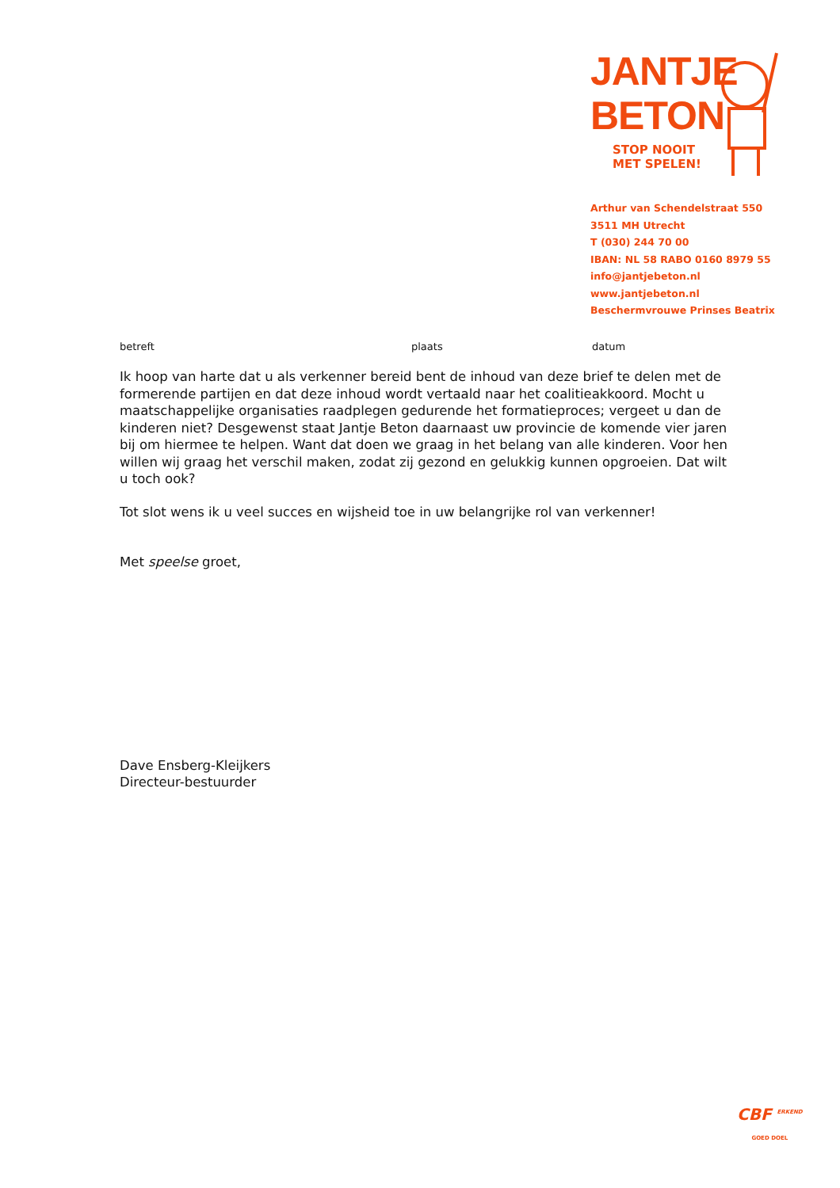JANTJE
BETON
STOP NOOIT
MET SPELEN!
Arthur van Schendelstraat 550
3511 MH Utrecht
T (030) 244 70 00
IBAN: NL 58 RABO 0160 8979 55
info@jantjebeton.nl
www.jantjebeton.nl
Beschermvrouwe Prinses Beatrix
betreft plaats datum
Ik hoop van harte dat u als verkenner bereid bent de inhoud van deze brief te delen met de formerende partijen en dat deze inhoud wordt vertaald naar het coalitieakkoord. Mocht u maatschappelijke organisaties raadplegen gedurende het formatieproces; vergeet u dan de kinderen niet? Desgewenst staat Jantje Beton daarnaast uw provincie de komende vier jaren bij om hiermee te helpen. Want dat doen we graag in het belang van alle kinderen. Voor hen willen wij graag het verschil maken, zodat zij gezond en gelukkig kunnen opgroeien. Dat wilt u toch ook?
Tot slot wens ik u veel succes en wijsheid toe in uw belangrijke rol van verkenner!
Met speelse groet,
Dave Ensberg-Kleijkers
Directeur-bestuurder
CBF <sup>ERKEND</sup>
GOED DOEL